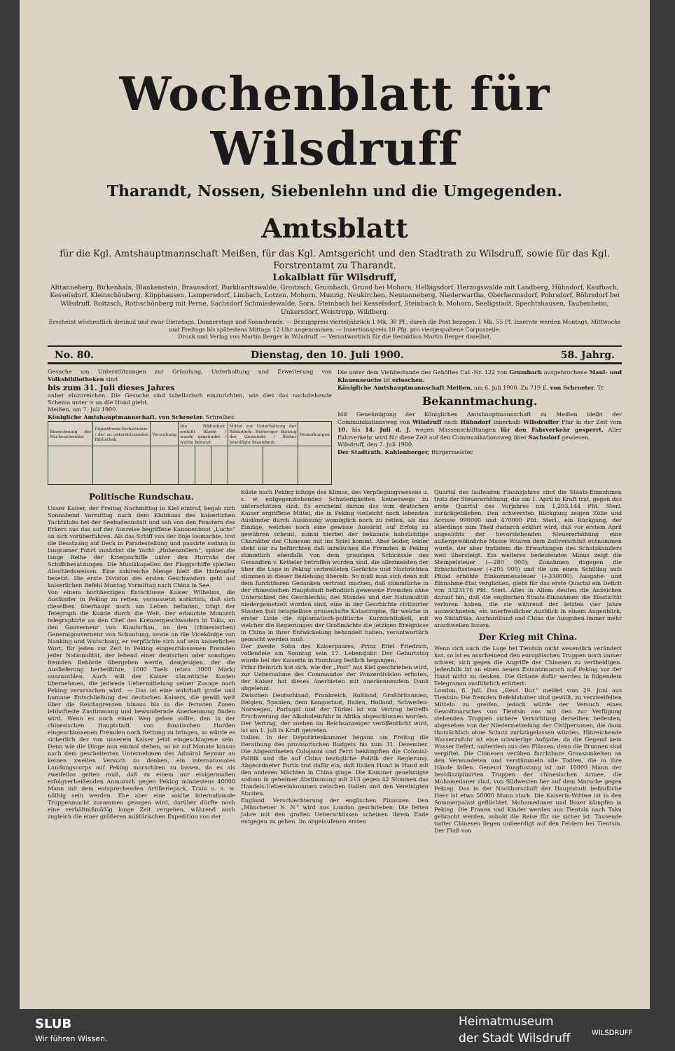Wochenblatt für Wilsdruff
Tharandt, Nossen, Siebenlehn und die Umgegenden.
Amtsblatt
für die Kgl. Amtshauptmannschaft Meißen, für das Kgl. Amtsgericht und den Stadtrath zu Wilsdruff, sowie für das Kgl. Forstrentamt zu Tharandt.
Lokalblatt für Wilsdruff,
Alttanneberg, Birkenhain, Blankenstein, Braunsdorf, Burkhardtswalde, Groitzsch, Grumbach, Grund bei Mohorn, Helbigsdorf, Herzogswalde mit Landberg, Hühndorf, Kaufbach, Kesselsdorf, Kleinschönberg, Klipphausen, Lampersdorf, Limbach, Lotzen, Mohorn, Munzig, Neukirchen, Neutanneberg, Niederwartha, Oberhermsdorf, Pohrsdorf, Röhrsdorf bei Wilsdruff, Roitzsch, Rothschönberg mit Perne, Sachsdorf Schmiedewalde, Sora, Steinbach bei Kesselsdorf, Steinbach b. Mohorn, Seeligstadt, Spechtshausen, Taubenheim, Unkersdorf, Weistropp, Wildberg.
Erscheint wöchentlich dreimal und zwar Dienstags, Donnerstags und Sonnabends. — Bezugspreis vierteljährlich 1 Mk. 30 Pf., durch die Post bezogen 1 Mk. 55 Pf. Inserate werden Montags, Mittwochs und Freitags bis spätestens Mittags 12 Uhr angenommen. — Insertionspreis 10 Pfg. pro viergespaltene Corpuszeile.
Druck und Verlag von Martin Berger in Wilsdruff. — Verantwortlich für die Redaktion Martin Berger daselbst.
No. 80. Dienstag, den 10. Juli 1900. 58. Jahrg.
Gesuche um Unterstützungen zur Gründung, Unterhaltung und Erweiterung von Volksbibliotheken sind
bis zum 31. Juli dieses Jahres
anher einzureichen. Die Gesuche sind tabellarisch einzurichten, wie dies das nachstehende Schema unter ⊙ an die Hand giebt.
Meißen, am 7. Juli 1900.
Königliche Amtshauptmannschaft. von Schroeter. Schreiber.
| Bezeichnung der Nachsuchenden | Eigenthums-Verhältnisse / der zu unterstützenden Bibliothek | Verwaltung | Die Bibliothek: umfaßt Bände / wurde gegründet / wurde benutzt | | | Mittel zur Unterhaltung der Bibliothek: Bisheriger Beitrag der Gemeinde / Bisher bewilligte Staatsbeih. | | Bemerkungen |
| --- | --- | --- | --- | --- | --- | --- | --- | --- |
Die unter dem Viehbestande des Gehöftes Cat.-Nr. 122 von Grumbach ausgebrochene Maul- und Klauenseuche ist erloschen.
Königliche Amtshauptmannschaft Meißen, am 6. Juli 1900. Zu 719 E. von Schroeter. Tr.
Bekanntmachung.
Mit Genehmigung der Königlichen Amtshauptmannschaft zu Meißen bleibt der Communikationsweg von Wilsdruff nach Hühndorf innerhalb Wilsdruffer Flur in der Zeit vom 10. bis 14. Juli d. J. wegen Massenschüttungen für den Fahrverkehr gesperrt. Aller Fahrverkehr wird für diese Zeit auf den Communikationsweg über Sachsdorf gewiesen.
Wilsdruff, den 7. Juli 1900.
Der Stadtrath. Kahlenberger, Bürgermeister.
Politische Rundschau.
Unser Kaiser, der Freitag Nachmittag in Kiel eintraf, begab sich Sonnabend Vormittag nach dem Klubhaus des kaiserlichen Yachtklubs bei der Seebadeanstalt und sah von den Fenstern des Erkers aus das auf der Ausreise begriffene Kanonenboot „Luchs" an sich vorüberfahren. Als das Schiff von der Boje losmachte, trat die Besatzung auf Deck in Paradestellung und passirte sodann in langsamer Fahrt zunächst die Yacht „Hohenzollern", später die lange Reihe der Kriegsschiffe unter den Hurrahs der Schiffsbesatzungen. Die Musikkapellen der Flaggschiffe spielten Abschiedsweisen. Eine zahlreiche Menge hielt die Hafenufer besetzt. Die erste Division des ersten Geschwaders geht auf kaiserlichen Befehl Montag Vormittag nach China in See.
Von einem hochherzigen Entschlusse Kaiser Wilhelms, die Ausländer in Peking zu retten, voraussetzt natürlich, daß sich dieselben überhaupt noch am Leben befinden, trägt der Telegraph die Kunde durch die Welt. Der erlauchte Monarch telegraphirte an den Chef des Kreuzergeschwaders in Taku, an den Gouverneur von Kiautschau, an den (chinesischen) Generalgouverneur von Schantung, sowie an die Vicekönige von Nanking und Wutschang, er verpflichte sich auf sein kaiserliches Wort, für jeden zur Zeit in Peking eingeschlossenen Fremden jeder Nationalität, der lebend einer deutschen oder sonstigen fremden Behörde übergeben werde, demjenigen, der die Auslieferung herbeiführe, 1000 Taels (etwa 3000 Mark) auszuzahlen. Auch will der Kaiser sämmtliche Kosten übernehmen, die jedwede Uebermittelung seiner Zusage nach Peking verursachen wird. — Das ist eine wahrhaft große und humane Entschließung des deutschen Kaisers, die gewiß weit über die Reichsgrenzen hinaus bis in die fernsten Zonen lebhafteste Zustimmung und bewundernde Anerkennung finden wird. Wenn es noch einen Weg geben sollte, den in der chinesischen Hauptstadt von fanatischen Horden eingeschlossenen Fremden noch Rettung zu bringen, so würde es sicherlich der von unserem Kaiser jetzt eingeschlagene sein. Denn wie die Dinge nun einmal stehen, so ist auf Monate hinaus nach dem gescheiterten Unternehmen des Admiral Seymur an keinen zweiten Versuch zu denken, ein internationales Landungscorps auf Peking marschiren zu lassen, da es als zweifellos gelten muß, daß zu einem nur einigermaßen erfolgverheißenden Anmarsch gegen Peking mindestens 40000 Mann mit dem entsprechenden Artilleriepark, Train u. s. w. nöthig sein werden. Ehe aber eine solche internationale Truppenmacht zusammen gezogen wird, darüber dürfte noch eine verhältnißmäßig lange Zeit vergehen, während auch zugleich die einer größeren militärischen Expedition von der
Küste nach Peking infolge des Klimas, des Verpflegungswesens u. s. w. entgegenstehenden Schwierigkeiten keineswegs zu unterschätzen sind. Es erscheint darum das vom deutschen Kaiser ergriffene Mittel, die in Peking vielleicht noch lebenden Ausländer durch Auslösung womöglich noch zu retten, als das Einzige, welches noch eine gewisse Aussicht auf Erfolg zu gewähren scheint, zumal hierbei der bekannte habsüchtige Charakter der Chinesen mit ins Spiel kommt. Aber leider, leider steht nur zu befürchten daß inzwischen die Fremden in Peking sämmtlich ebenfalls von dem grausigen Schicksale des Gesandten v. Ketteler betroffen worden sind, die allermeisten der über die Lage in Peking verbreiteten Gerüchte und Nachrichten stimmen in dieser Beziehung überein. So muß man sich denn mit dem furchtbaren Gedanken vertraut machen, daß sämmtliche in der chinesischen Hauptstadt befindlich gewesene Fremden ohne Unterschied des Geschlechts, des Standes und der Nationalität niedergemetzelt worden sind, eine in der Geschichte civilisirter Staaten fast beispiellose grauenhafte Katastrophe, für welche in erster Linie die diplomatisch-politische Kurzsichtigkeit, mit welcher die Regierungen der Großmächte die jetzigen Ereignisse in China in ihrer Entwickelung behandelt haben, verantwortlich gemacht werden muß.
Der zweite Sohn des Kaiserpaares, Prinz Eitel Friedrich, vollendete am Sonntag sein 17. Lebensjahr. Der Geburtstag wurde bei der Kaiserin in Homburg festlich begangen.
Prinz Heinrich hat sich, wie der „Post" aus Kiel geschrieben wird, zur Uebernahme des Commandos der Panzerdivision erboten, der Kaiser hat dieses Anerbieten mit anerkennendem Dank abgelehnt.
Zwischen Deutschland, Frankreich, Rußland, Großbritannien, Belgien, Spanien, dem Kongostaat, Italien, Holland, Schweden-Norwegen, Portugal und der Türkei ist ein Vertrag betreffs Erschwerung der Alkoholeinfuhr in Afrika abgeschlossen worden. Der Vertrag, der soeben im Reichsanzeiger veröffentlicht wird, ist am 1. Juli in Kraft getreten.
Italien. In der Deputirtenkammer begann am Freitag die Berathung des provisorischen Budgets bis zum 31. Dezember. Die Abgeordneten Colojanni und Ferri bekämpften die Colonial-Politik und die auf China bezügliche Politik der Regierung. Abgeordneter Fortis trat dafür ein, daß Italien Hand in Hand mit den anderen Mächten in China ginge. Die Kammer genehmigte sodann in geheimer Abstimmung mit 213 gegen 42 Stimmen das Handels-Uebereinkommen zwischen Italien und den Vereinigten Staaten.
England. Verschlechterung der englischen Finanzen. Den „Münchener N. N." wird aus London geschrieben: Die fetten Jahre mit den großen Ueberschüssen scheinen ihrem Ende entgegen zu gehen. Im abgelaufenen ersten
Quartal des laufenden Finanzjahres sind die Staats-Einnahmen trotz der Steuererhöhung, die am 1. April in Kraft trat, gegen das erste Quartal des Vorjahres um 1,203,144 Pfd. Sterl. zurückgeblieben. Den schwersten Rückgang zeigen Zölle und Accisse 990000 und 470000 Pfd. Sterl., ein Rückgang, der allerdings zum Theil dadurch erklärt wird, daß vor erstem April angesichts der bevorstehenden Steuererhöhung eine außergewöhnliche Masse Waaren dem Zollverschluß entnommen wurde, der aber trotzdem die Erwartungen des Schatzkanzlers weit übersteigt. Ein weiteres bedeutendes Minus zeigt die Stempelsteuer (—280 000); Zunahmen dagegen die Erbschaftssteuer (+205 000) und die um einen Schilling aufs Pfund erhöhte Einkommensteuer (+330000). Ausgabe- und Einnahme-Etat verglichen, giebt für das erste Quartal ein Deficit von 3323176 Pfd. Sterl. Alles in Allem deuten die Anzeichen darauf hin, daß die englischen Staats-Einnahmen die Elasticität verloren haben, die sie während der letzten vier Jahre auszeichneten, ein unerfreulicher Ausblick in einem Augenblick, wo Südafrika, Aschantiland und China die Ausgaben immer mehr anschwellen lassen.
Der Krieg mit China.
Wenn sich auch die Lage bei Tientsin nicht wesentlich verändert hat, so ist es anscheinend den europäischen Truppen noch immer schwer, sich gegen die Angriffe der Chinesen zu vertheidigen. Jedenfalls ist an einen neuen Entsatzmarsch auf Peking vor der Hand nicht zu denken. Die Gründe dafür werden in folgendem Telegramm ausführlich erörtert:
London, 6. Juli. Das „Reut. Bur." meldet vom 29. Juni aus Tientsin: Die fremden Befehlshaber sind gewillt, zu verzweifelten Mitteln zu greifen, jedoch würde der Versuch eines Gewaltmarsches von Tientsin aus mit den zur Verfügung stehenden Truppen sichere Vernichtung derselben bedeuten, abgesehen von der Niedermetzelung der Civilpersonen, die dann thatsächlich ohne Schutz zurückgelassen würden. Hinreichende Wasserzufuhr ist eine schwierige Aufgabe, da die Gegend kein Wasser liefert, außerdem aus den Flüssen; denn die Brunnen sind vergiftet. Die Chinesen verüben furchtbare Grausamkeiten an den Verwundeten und verstümmeln alle Todten, die in ihre Hände fallen. General Yungfustang ist mit 10000 Mann der bestdisziplinirten Truppen der chinesischen Armee, die Mohamedaner sind, von Südwesten her auf dem Marsche gegen Peking. Das in der Nachbarschaft der Hauptstadt befindliche Heer ist etwa 50000 Mann stark. Die Kaiserin-Wittwe ist in den Sommerpalast geflüchtet. Mohamedaner und Boxer kämpfen in Peking. Die Frauen und Kinder werden aus Tientsin nach Taku gebracht werden, sobald die Reise für sie sicher ist. Tausende todter Chinesen liegen unbeerdigt auf den Feldern bei Tientsin. Der Fluß von
SLUB
Wir führen Wissen.
Heimatmuseum
der Stadt Wilsdruff
WILSDRUFF